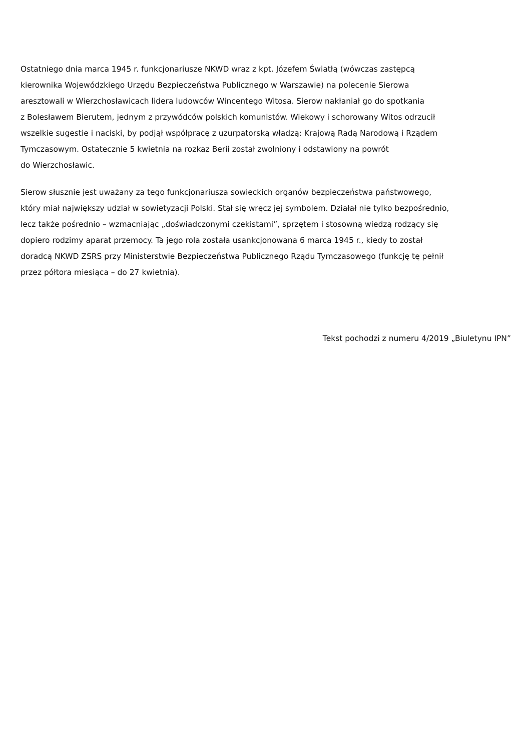Ostatniego dnia marca 1945 r. funkcjonariusze NKWD wraz z kpt. Józefem Światłą (wówczas zastępcą
kierownika Wojewódzkiego Urzędu Bezpieczeństwa Publicznego w Warszawie) na polecenie Sierowa
aresztowali w Wierzchosławicach lidera ludowców Wincentego Witosa. Sierow nakłaniał go do spotkania
z Bolesławem Bierutem, jednym z przywódców polskich komunistów. Wiekowy i schorowany Witos odrzucił
wszelkie sugestie i naciski, by podjął współpracę z uzurpatorską władzą: Krajową Radą Narodową i Rządem
Tymczasowym. Ostatecznie 5 kwietnia na rozkaz Berii został zwolniony i odstawiony na powrót
do Wierzchosławic.
Sierow słusznie jest uważany za tego funkcjonariusza sowieckich organów bezpieczeństwa państwowego,
który miał największy udział w sowietyzacji Polski. Stał się wręcz jej symbolem. Działał nie tylko bezpośrednio,
lecz także pośrednio – wzmacniając „doświadczonymi czekistami”, sprzętem i stosowną wiedzą rodzący się
dopiero rodzimy aparat przemocy. Ta jego rola została usankcjonowana 6 marca 1945 r., kiedy to został
doradcą NKWD ZSRS przy Ministerstwie Bezpieczeństwa Publicznego Rządu Tymczasowego (funkcję tę pełnił
przez półtora miesiąca – do 27 kwietnia).
Tekst pochodzi z numeru 4/2019 „Biuletynu IPN”